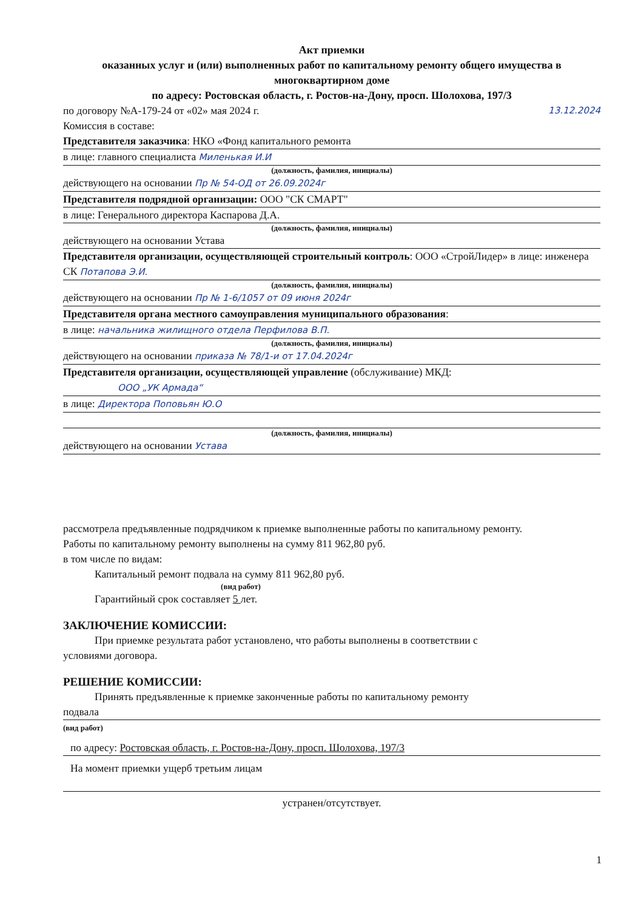Акт приемки
оказанных услуг и (или) выполненных работ по капитальному ремонту общего имущества в многоквартирном доме
по адресу: Ростовская область, г. Ростов-на-Дону, просп. Шолохова, 197/3
по договору №А-179-24 от «02» мая 2024 г. 13.12.2024
Комиссия в составе:
Представителя заказчика: НКО «Фонд капитального ремонта
в лице: главного специалиста Миленькая И.И
(должность, фамилия, инициалы)
действующего на основании Пр № 54-ОД от 26.09.2024г
Представителя подрядной организации: ООО "СК СМАРТ"
в лице: Генерального директора Каспарова Д.А.
(должность, фамилия, инициалы)
действующего на основании Устава
Представителя организации, осуществляющей строительный контроль: ООО «СтройЛидер» в лице: инженера СК Потапова Э.И.
(должность, фамилия, инициалы)
действующего на основании Пр № 1-6/1057 от 09 июня 2024г
Представителя органа местного самоуправления муниципального образования:
в лице: начальника жилищного отдела Перфилова В.П.
(должность, фамилия, инициалы)
действующего на основании приказа № 78/1-и от 17.04.2024г
Представителя организации, осуществляющей управление (обслуживание) МКД:
ООО „УК Армада“
в лице: Директора Поповьян Ю.О
(должность, фамилия, инициалы)
действующего на основании Устава
рассмотрела предъявленные подрядчиком к приемке выполненные работы по капитальному ремонту.
Работы по капитальному ремонту выполнены на сумму 811 962,80 руб.
в том числе по видам:
Капитальный ремонт подвала на сумму 811 962,80 руб.
(вид работ)
Гарантийный срок составляет 5 лет.
ЗАКЛЮЧЕНИЕ КОМИССИИ:
При приемке результата работ установлено, что работы выполнены в соответствии с
условиями договора.
РЕШЕНИЕ КОМИССИИ:
Принять предъявленные к приемке законченные работы по капитальному ремонту
подвала
(вид работ)
по адресу: Ростовская область, г. Ростов-на-Дону, просп. Шолохова, 197/3
На момент приемки ущерб третьим лицам
устранен/отсутствует.
1